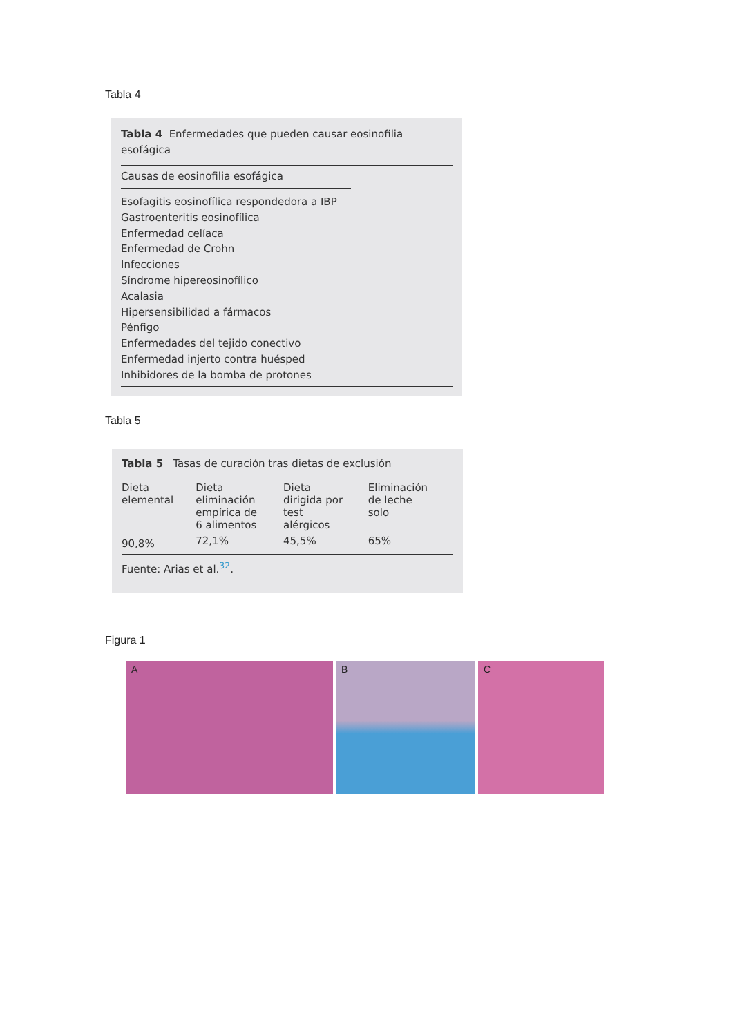Tabla 4
Tabla 4 Enfermedades que pueden causar eosinofilia esofágica
Causas de eosinofilia esofágica
Esofagitis eosinofílica respondedora a IBP
Gastroenteritis eosinofílica
Enfermedad celíaca
Enfermedad de Crohn
Infecciones
Síndrome hipereosinofílico
Acalasia
Hipersensibilidad a fármacos
Pénfigo
Enfermedades del tejido conectivo
Enfermedad injerto contra huésped
Inhibidores de la bomba de protones
Tabla 5
Tabla 5 Tasas de curación tras dietas de exclusión
| Dieta elemental | Dieta eliminación empírica de 6 alimentos | Dieta dirigida por test alérgicos | Eliminación de leche solo |
| --- | --- | --- | --- |
| 90,8% | 72,1% | 45,5% | 65% |
Fuente: Arias et al.<sup>32</sup>.
Figura 1
A
B
C